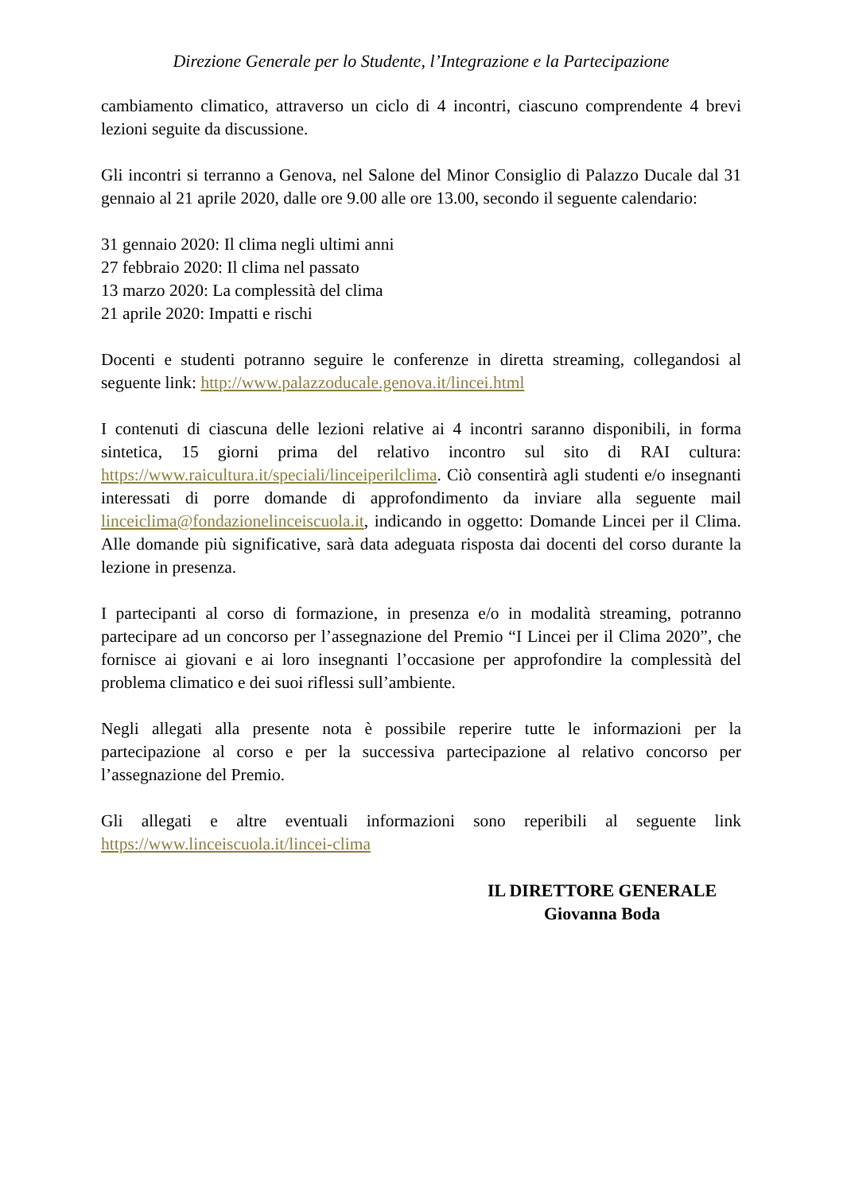Direzione Generale per lo Studente, l’Integrazione e la Partecipazione
cambiamento climatico, attraverso un ciclo di 4 incontri, ciascuno comprendente 4 brevi lezioni seguite da discussione.
Gli incontri si terranno a Genova, nel Salone del Minor Consiglio di Palazzo Ducale dal 31 gennaio al 21 aprile 2020, dalle ore 9.00 alle ore 13.00, secondo il seguente calendario:
31 gennaio 2020: Il clima negli ultimi anni
27 febbraio 2020: Il clima nel passato
13 marzo 2020: La complessità del clima
21 aprile 2020: Impatti e rischi
Docenti e studenti potranno seguire le conferenze in diretta streaming, collegandosi al seguente link: http://www.palazzoducale.genova.it/lincei.html
I contenuti di ciascuna delle lezioni relative ai 4 incontri saranno disponibili, in forma sintetica, 15 giorni prima del relativo incontro sul sito di RAI cultura: https://www.raicultura.it/speciali/linceiperilclima. Ciò consentirà agli studenti e/o insegnanti interessati di porre domande di approfondimento da inviare alla seguente mail linceiclima@fondazionelinceiscuola.it, indicando in oggetto: Domande Lincei per il Clima. Alle domande più significative, sarà data adeguata risposta dai docenti del corso durante la lezione in presenza.
I partecipanti al corso di formazione, in presenza e/o in modalità streaming, potranno partecipare ad un concorso per l’assegnazione del Premio “I Lincei per il Clima 2020”, che fornisce ai giovani e ai loro insegnanti l’occasione per approfondire la complessità del problema climatico e dei suoi riflessi sull’ambiente.
Negli allegati alla presente nota è possibile reperire tutte le informazioni per la partecipazione al corso e per la successiva partecipazione al relativo concorso per l’assegnazione del Premio.
Gli allegati e altre eventuali informazioni sono reperibili al seguente link https://www.linceiscuola.it/lincei-clima
IL DIRETTORE GENERALE
Giovanna Boda